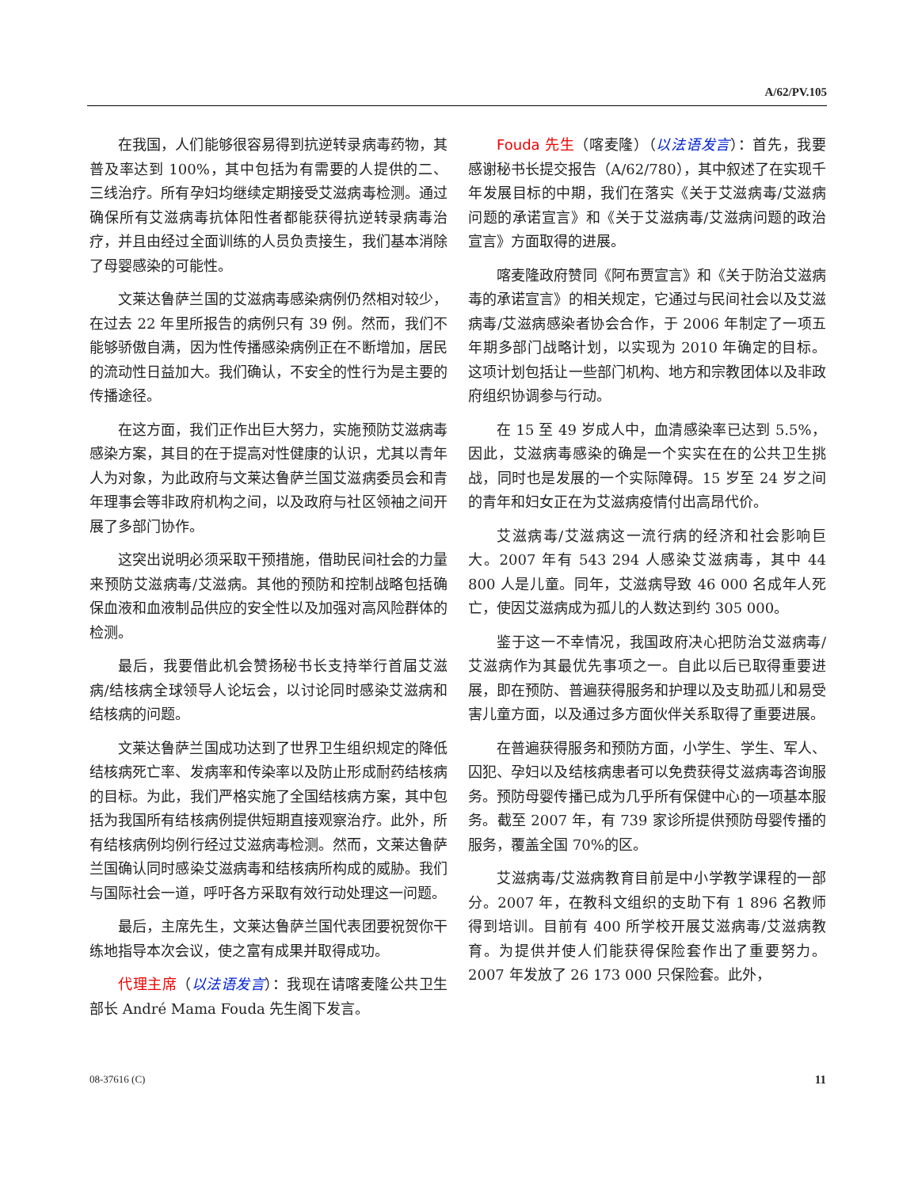A/62/PV.105
在我国，人们能够很容易得到抗逆转录病毒药物，其普及率达到 100%，其中包括为有需要的人提供的二、三线治疗。所有孕妇均继续定期接受艾滋病毒检测。通过确保所有艾滋病毒抗体阳性者都能获得抗逆转录病毒治疗，并且由经过全面训练的人员负责接生，我们基本消除了母婴感染的可能性。
文莱达鲁萨兰国的艾滋病毒感染病例仍然相对较少，在过去 22 年里所报告的病例只有 39 例。然而，我们不能够骄傲自满，因为性传播感染病例正在不断增加，居民的流动性日益加大。我们确认，不安全的性行为是主要的传播途径。
在这方面，我们正作出巨大努力，实施预防艾滋病毒感染方案，其目的在于提高对性健康的认识，尤其以青年人为对象，为此政府与文莱达鲁萨兰国艾滋病委员会和青年理事会等非政府机构之间，以及政府与社区领袖之间开展了多部门协作。
这突出说明必须采取干预措施，借助民间社会的力量来预防艾滋病毒/艾滋病。其他的预防和控制战略包括确保血液和血液制品供应的安全性以及加强对高风险群体的检测。
最后，我要借此机会赞扬秘书长支持举行首届艾滋病/结核病全球领导人论坛会，以讨论同时感染艾滋病和结核病的问题。
文莱达鲁萨兰国成功达到了世界卫生组织规定的降低结核病死亡率、发病率和传染率以及防止形成耐药结核病的目标。为此，我们严格实施了全国结核病方案，其中包括为我国所有结核病例提供短期直接观察治疗。此外，所有结核病例均例行经过艾滋病毒检测。然而，文莱达鲁萨兰国确认同时感染艾滋病毒和结核病所构成的威胁。我们与国际社会一道，呼吁各方采取有效行动处理这一问题。
最后，主席先生，文莱达鲁萨兰国代表团要祝贺你干练地指导本次会议，使之富有成果并取得成功。
代理主席（以法语发言）：我现在请喀麦隆公共卫生部长 André Mama Fouda 先生阁下发言。
Fouda 先生（喀麦隆）（以法语发言）：首先，我要感谢秘书长提交报告（A/62/780），其中叙述了在实现千年发展目标的中期，我们在落实《关于艾滋病毒/艾滋病问题的承诺宣言》和《关于艾滋病毒/艾滋病问题的政治宣言》方面取得的进展。
喀麦隆政府赞同《阿布贾宣言》和《关于防治艾滋病毒的承诺宣言》的相关规定，它通过与民间社会以及艾滋病毒/艾滋病感染者协会合作，于 2006 年制定了一项五年期多部门战略计划，以实现为 2010 年确定的目标。这项计划包括让一些部门机构、地方和宗教团体以及非政府组织协调参与行动。
在 15 至 49 岁成人中，血清感染率已达到 5.5%，因此，艾滋病毒感染的确是一个实实在在的公共卫生挑战，同时也是发展的一个实际障碍。15 岁至 24 岁之间的青年和妇女正在为艾滋病疫情付出高昂代价。
艾滋病毒/艾滋病这一流行病的经济和社会影响巨大。2007 年有 543 294 人感染艾滋病毒，其中 44 800 人是儿童。同年，艾滋病导致 46 000 名成年人死亡，使因艾滋病成为孤儿的人数达到约 305 000。
鉴于这一不幸情况，我国政府决心把防治艾滋病毒/艾滋病作为其最优先事项之一。自此以后已取得重要进展，即在预防、普遍获得服务和护理以及支助孤儿和易受害儿童方面，以及通过多方面伙伴关系取得了重要进展。
在普遍获得服务和预防方面，小学生、学生、军人、囚犯、孕妇以及结核病患者可以免费获得艾滋病毒咨询服务。预防母婴传播已成为几乎所有保健中心的一项基本服务。截至 2007 年，有 739 家诊所提供预防母婴传播的服务，覆盖全国 70%的区。
艾滋病毒/艾滋病教育目前是中小学教学课程的一部分。2007 年，在教科文组织的支助下有 1 896 名教师得到培训。目前有 400 所学校开展艾滋病毒/艾滋病教育。为提供并使人们能获得保险套作出了重要努力。2007 年发放了 26 173 000 只保险套。此外，
08-37616 (C) 11